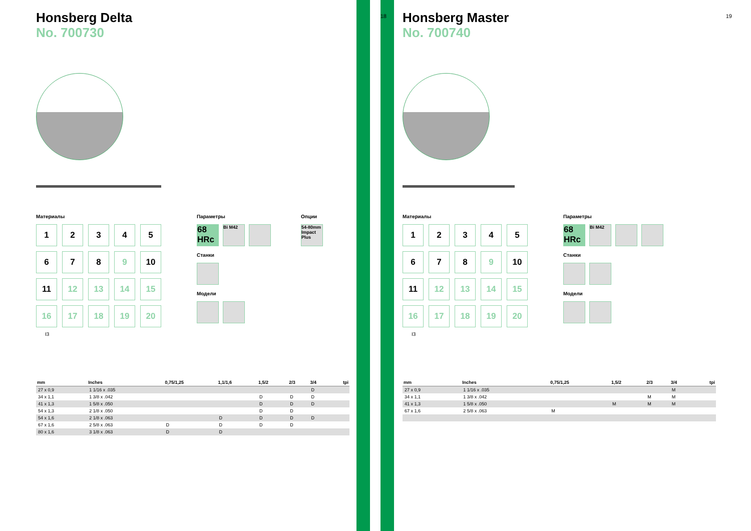18
Honsberg Delta
No. 700730
Материалы
1
2
3
4
5
6
7
8
9
10
11
12
13
14
15
16
17
18
19
20
I3
Параметры
68 HRc Bi M42
Станки
Модели
Опции
54-80mm Impact Plus
| mm | Inches | 0,75/1,25 | 1,1/1,6 | 1,5/2 | 2/3 | 3/4 | tpi |
| --- | --- | --- | --- | --- | --- | --- | --- |
| 27 x 0,9 | 1 1/16 x .035 | | | | | D | |
| 34 x 1,1 | 1 3/8 x .042 | | | D | D | D | |
| 41 x 1,3 | 1 5/8 x .050 | | | D | D | D | |
| 54 x 1,3 | 2 1/8 x .050 | | | D | D | | |
| 54 x 1,6 | 2 1/8 x .063 | | D | D | D | D | |
| 67 x 1,6 | 2 5/8 x .063 | D | D | D | D | | |
| 80 x 1,6 | 3 1/8 x .063 | D | D | | | | |
19
Honsberg Master
No. 700740
Материалы
1
2
3
4
5
6
7
8
9
10
11
12
13
14
15
16
17
18
19
20
I3
Параметры
68 HRc Bi M42
Станки
Модели
| mm | Inches | 0,75/1,25 | 1,5/2 | 2/3 | 3/4 | tpi |
| --- | --- | --- | --- | --- | --- | --- |
| 27 x 0,9 | 1 1/16 x .035 | | | | M | |
| 34 x 1,1 | 1 3/8 x .042 | | | M | M | |
| 41 x 1,3 | 1 5/8 x .050 | | M | M | M | |
| 67 x 1,6 | 2 5/8 x .063 | M | | | | |